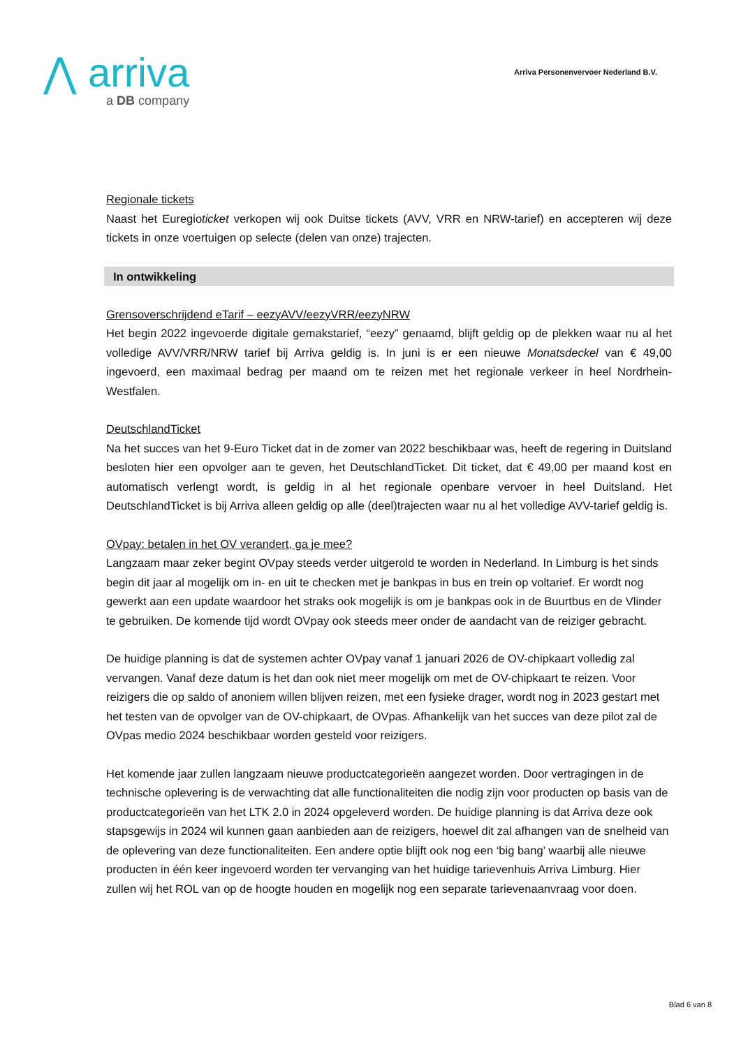⋀ arriva
a DB company
Arriva Personenvervoer Nederland B.V.
Regionale tickets
Naast het Euregioticket verkopen wij ook Duitse tickets (AVV, VRR en NRW-tarief) en accepteren wij deze tickets in onze voertuigen op selecte (delen van onze) trajecten.
In ontwikkeling
Grensoverschrijdend eTarif – eezyAVV/eezyVRR/eezyNRW
Het begin 2022 ingevoerde digitale gemakstarief, “eezy” genaamd, blijft geldig op de plekken waar nu al het volledige AVV/VRR/NRW tarief bij Arriva geldig is. In juni is er een nieuwe Monatsdeckel van € 49,00 ingevoerd, een maximaal bedrag per maand om te reizen met het regionale verkeer in heel Nordrhein-Westfalen.
DeutschlandTicket
Na het succes van het 9-Euro Ticket dat in de zomer van 2022 beschikbaar was, heeft de regering in Duitsland besloten hier een opvolger aan te geven, het DeutschlandTicket. Dit ticket, dat € 49,00 per maand kost en automatisch verlengt wordt, is geldig in al het regionale openbare vervoer in heel Duitsland. Het DeutschlandTicket is bij Arriva alleen geldig op alle (deel)trajecten waar nu al het volledige AVV-tarief geldig is.
OVpay: betalen in het OV verandert, ga je mee?
Langzaam maar zeker begint OVpay steeds verder uitgerold te worden in Nederland. In Limburg is het sinds begin dit jaar al mogelijk om in- en uit te checken met je bankpas in bus en trein op voltarief. Er wordt nog gewerkt aan een update waardoor het straks ook mogelijk is om je bankpas ook in de Buurtbus en de Vlinder te gebruiken. De komende tijd wordt OVpay ook steeds meer onder de aandacht van de reiziger gebracht.
De huidige planning is dat de systemen achter OVpay vanaf 1 januari 2026 de OV-chipkaart volledig zal vervangen. Vanaf deze datum is het dan ook niet meer mogelijk om met de OV-chipkaart te reizen. Voor reizigers die op saldo of anoniem willen blijven reizen, met een fysieke drager, wordt nog in 2023 gestart met het testen van de opvolger van de OV-chipkaart, de OVpas. Afhankelijk van het succes van deze pilot zal de OVpas medio 2024 beschikbaar worden gesteld voor reizigers.
Het komende jaar zullen langzaam nieuwe productcategorieën aangezet worden. Door vertragingen in de technische oplevering is de verwachting dat alle functionaliteiten die nodig zijn voor producten op basis van de productcategorieën van het LTK 2.0 in 2024 opgeleverd worden. De huidige planning is dat Arriva deze ook stapsgewijs in 2024 wil kunnen gaan aanbieden aan de reizigers, hoewel dit zal afhangen van de snelheid van de oplevering van deze functionaliteiten. Een andere optie blijft ook nog een ‘big bang’ waarbij alle nieuwe producten in één keer ingevoerd worden ter vervanging van het huidige tarievenhuis Arriva Limburg. Hier zullen wij het ROL van op de hoogte houden en mogelijk nog een separate tarievenaanvraag voor doen.
Blad 6 van 8